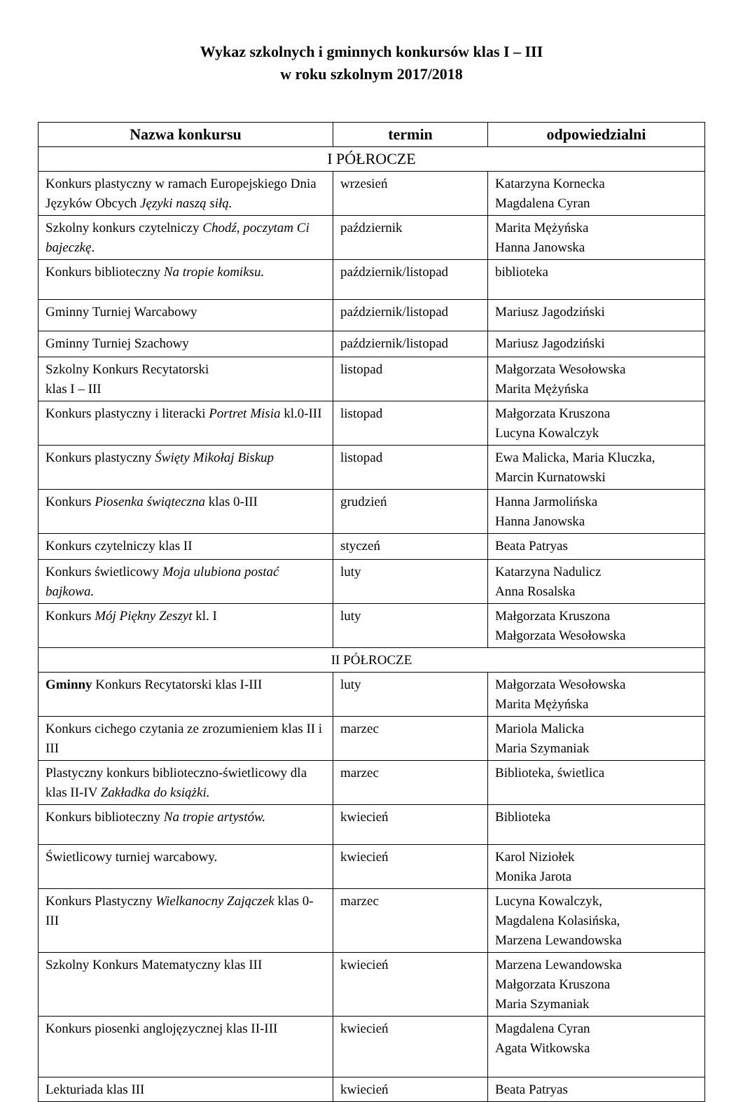Wykaz szkolnych i gminnych konkursów klas I – III
w roku szkolnym 2017/2018
| Nazwa konkursu | termin | odpowiedzialni |
| --- | --- | --- |
| I PÓŁROCZE | | |
| Konkurs plastyczny w ramach Europejskiego Dnia Języków Obcych Języki naszą siłą. | wrzesień | Katarzyna Kornecka Magdalena Cyran |
| Szkolny konkurs czytelniczy Chodź, poczytam Ci bajeczkę . | październik | Marita Mężyńska Hanna Janowska |
| Konkurs biblioteczny Na tropie komiksu. | październik/listopad | biblioteka |
| Gminny Turniej Warcabowy | październik/listopad | Mariusz Jagodziński |
| Gminny Turniej Szachowy | październik/listopad | Mariusz Jagodziński |
| Szkolny Konkurs Recytatorski klas I – III | listopad | Małgorzata Wesołowska Marita Mężyńska |
| Konkurs plastyczny i literacki Portret Misia kl.0-III | listopad | Małgorzata Kruszona Lucyna Kowalczyk |
| Konkurs plastyczny Święty Mikołaj Biskup | listopad | Ewa Malicka, Maria Kluczka, Marcin Kurnatowski |
| Konkurs Piosenka świąteczna klas 0-III | grudzień | Hanna Jarmolińska Hanna Janowska |
| Konkurs czytelniczy klas II | styczeń | Beata Patryas |
| Konkurs świetlicowy Moja ulubiona postać bajkowa. | luty | Katarzyna Nadulicz Anna Rosalska |
| Konkurs Mój Piękny Zeszyt kl. I | luty | Małgorzata Kruszona Małgorzata Wesołowska |
| II PÓŁROCZE | | |
| Gminny Konkurs Recytatorski klas I-III | luty | Małgorzata Wesołowska Marita Mężyńska |
| Konkurs cichego czytania ze zrozumieniem klas II i III | marzec | Mariola Malicka Maria Szymaniak |
| Plastyczny konkurs biblioteczno-świetlicowy dla klas II-IV Zakładka do książki. | marzec | Biblioteka, świetlica |
| Konkurs biblioteczny Na tropie artystów. | kwiecień | Biblioteka |
| Świetlicowy turniej warcabowy. | kwiecień | Karol Niziołek Monika Jarota |
| Konkurs Plastyczny Wielkanocny Zajączek klas 0-III | marzec | Lucyna Kowalczyk, Magdalena Kolasińska, Marzena Lewandowska |
| Szkolny Konkurs Matematyczny klas III | kwiecień | Marzena Lewandowska Małgorzata Kruszona Maria Szymaniak |
| Konkurs piosenki anglojęzycznej klas II-III | kwiecień | Magdalena Cyran Agata Witkowska |
| Lekturiada klas III | kwiecień | Beata Patryas |